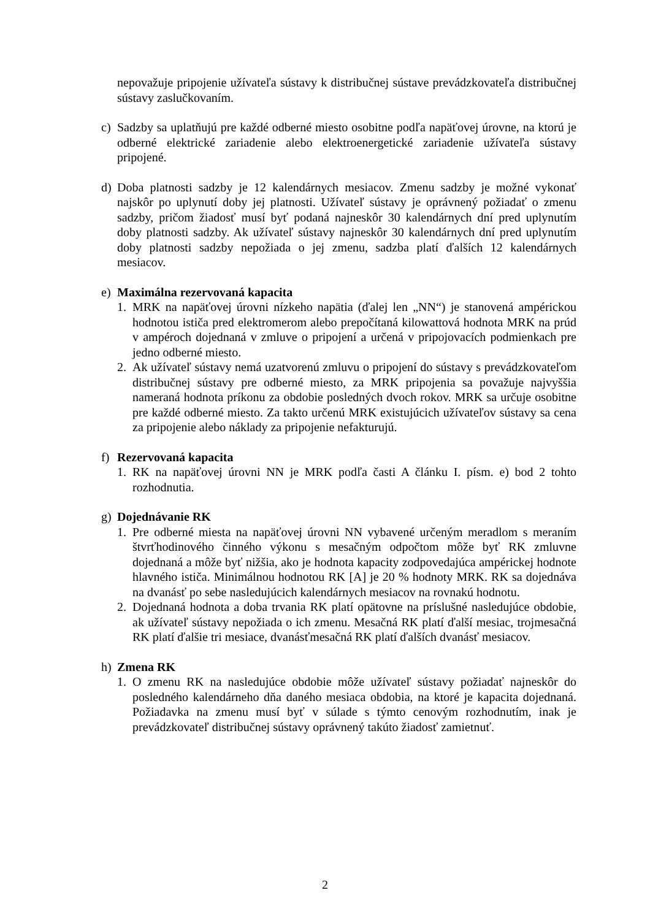nepovažuje pripojenie užívateľa sústavy k distribučnej sústave prevádzkovateľa distribučnej sústavy zaslučkovaním.
c) Sadzby sa uplatňujú pre každé odberné miesto osobitne podľa napäťovej úrovne, na ktorú je odberné elektrické zariadenie alebo elektroenergetické zariadenie užívateľa sústavy pripojené.
d) Doba platnosti sadzby je 12 kalendárnych mesiacov. Zmenu sadzby je možné vykonať najskôr po uplynutí doby jej platnosti. Užívateľ sústavy je oprávnený požiadať o zmenu sadzby, pričom žiadosť musí byť podaná najneskôr 30 kalendárnych dní pred uplynutím doby platnosti sadzby. Ak užívateľ sústavy najneskôr 30 kalendárnych dní pred uplynutím doby platnosti sadzby nepožiada o jej zmenu, sadzba platí ďalších 12 kalendárnych mesiacov.
e) Maximálna rezervovaná kapacita
1. MRK na napäťovej úrovni nízkeho napätia (ďalej len „NN“) je stanovená ampérickou hodnotou ističa pred elektromerom alebo prepočítaná kilowattová hodnota MRK na prúd v ampéroch dojednaná v zmluve o pripojení a určená v pripojovacích podmienkach pre jedno odberné miesto.
2. Ak užívateľ sústavy nemá uzatvorenú zmluvu o pripojení do sústavy s prevádzkovateľom distribučnej sústavy pre odberné miesto, za MRK pripojenia sa považuje najvyššia nameraná hodnota príkonu za obdobie posledných dvoch rokov. MRK sa určuje osobitne pre každé odberné miesto. Za takto určenú MRK existujúcich užívateľov sústavy sa cena za pripojenie alebo náklady za pripojenie nefakturujú.
f) Rezervovaná kapacita
1. RK na napäťovej úrovni NN je MRK podľa časti A článku I. písm. e) bod 2 tohto rozhodnutia.
g) Dojednávanie RK
1. Pre odberné miesta na napäťovej úrovni NN vybavené určeným meradlom s meraním štvrťhodinového činného výkonu s mesačným odpočtom môže byť RK zmluvne dojednaná a môže byť nižšia, ako je hodnota kapacity zodpovedajúca ampérickej hodnote hlavného ističa. Minimálnou hodnotou RK [A] je 20 % hodnoty MRK. RK sa dojednáva na dvanásť po sebe nasledujúcich kalendárnych mesiacov na rovnakú hodnotu.
2. Dojednaná hodnota a doba trvania RK platí opätovne na príslušné nasledujúce obdobie, ak užívateľ sústavy nepožiada o ich zmenu. Mesačná RK platí ďalší mesiac, trojmesačná RK platí ďalšie tri mesiace, dvanásťmesačná RK platí ďalších dvanásť mesiacov.
h) Zmena RK
1. O zmenu RK na nasledujúce obdobie môže užívateľ sústavy požiadať najneskôr do posledného kalendárneho dňa daného mesiaca obdobia, na ktoré je kapacita dojednaná. Požiadavka na zmenu musí byť v súlade s týmto cenovým rozhodnutím, inak je prevádzkovateľ distribučnej sústavy oprávnený takúto žiadosť zamietnuť.
2